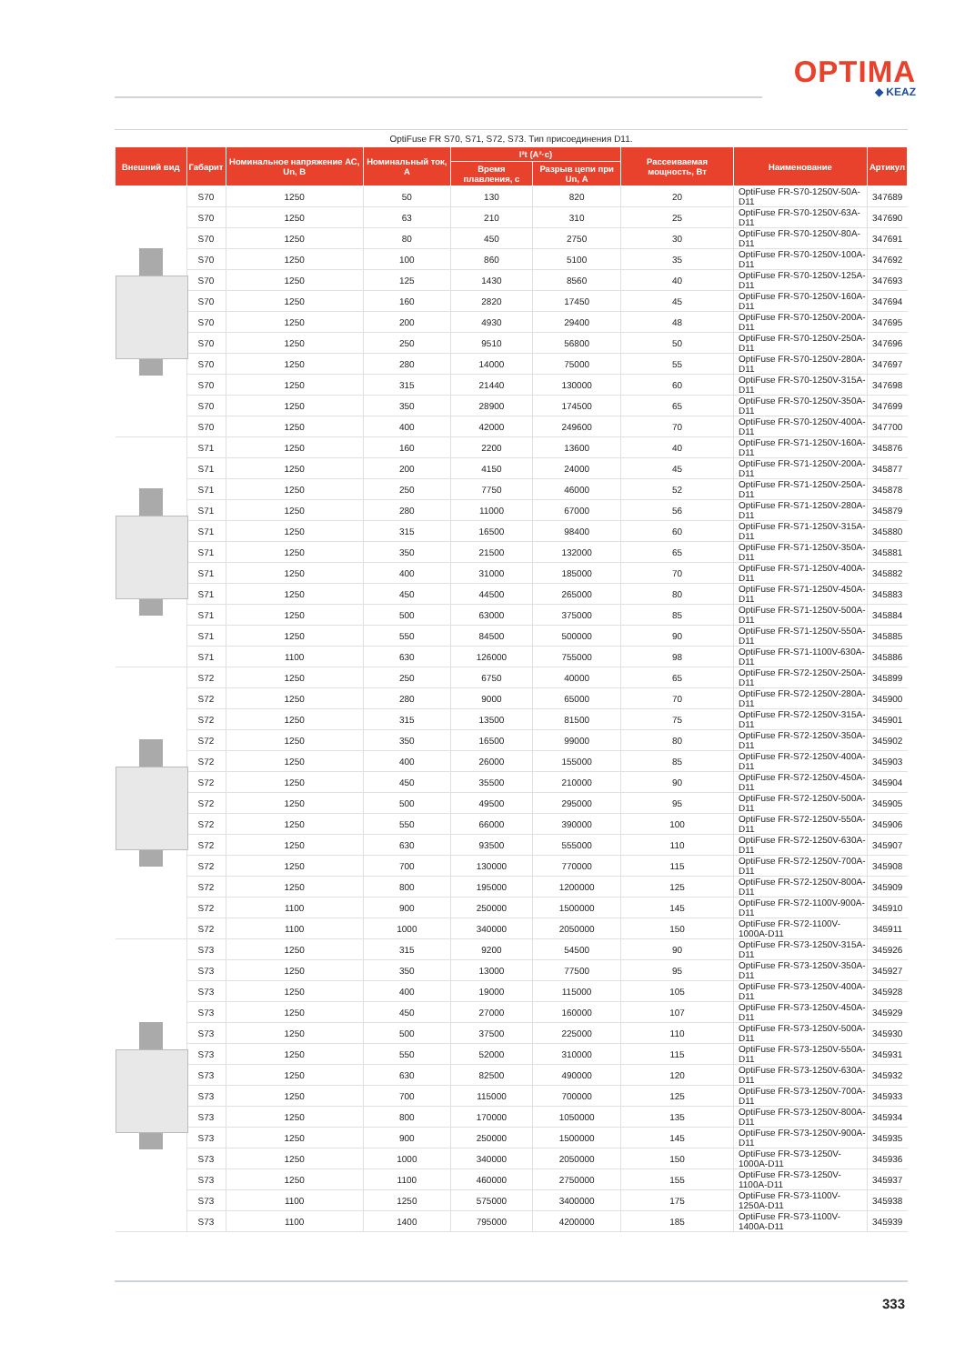OPTIMA
◆ KEAZ
OptiFuse FR S70, S71, S72, S73. Тип присоединения D11.
| Внешний вид | Габарит | Номинальное напряжение АС, Un, В | Номинальный ток, А | I²t (A²·c) | | Рассеиваемая мощность, Вт | Наименование | Артикул |
| --- | --- | --- | --- | --- | --- | --- | --- | --- |
| | | | | Время плавления, с | Разрыв цепи при Un, А | | | |
| | S70 | 1250 | 50 | 130 | 820 | 20 | OptiFuse FR-S70-1250V-50A-D11 | 347689 |
| | S70 | 1250 | 63 | 210 | 310 | 25 | OptiFuse FR-S70-1250V-63A-D11 | 347690 |
| | S70 | 1250 | 80 | 450 | 2750 | 30 | OptiFuse FR-S70-1250V-80A-D11 | 347691 |
| | S70 | 1250 | 100 | 860 | 5100 | 35 | OptiFuse FR-S70-1250V-100A-D11 | 347692 |
| | S70 | 1250 | 125 | 1430 | 8560 | 40 | OptiFuse FR-S70-1250V-125A-D11 | 347693 |
| | S70 | 1250 | 160 | 2820 | 17450 | 45 | OptiFuse FR-S70-1250V-160A-D11 | 347694 |
| | S70 | 1250 | 200 | 4930 | 29400 | 48 | OptiFuse FR-S70-1250V-200A-D11 | 347695 |
| | S70 | 1250 | 250 | 9510 | 56800 | 50 | OptiFuse FR-S70-1250V-250A-D11 | 347696 |
| | S70 | 1250 | 280 | 14000 | 75000 | 55 | OptiFuse FR-S70-1250V-280A-D11 | 347697 |
| | S70 | 1250 | 315 | 21440 | 130000 | 60 | OptiFuse FR-S70-1250V-315A-D11 | 347698 |
| | S70 | 1250 | 350 | 28900 | 174500 | 65 | OptiFuse FR-S70-1250V-350A-D11 | 347699 |
| | S70 | 1250 | 400 | 42000 | 249600 | 70 | OptiFuse FR-S70-1250V-400A-D11 | 347700 |
| | S71 | 1250 | 160 | 2200 | 13600 | 40 | OptiFuse FR-S71-1250V-160A-D11 | 345876 |
| | S71 | 1250 | 200 | 4150 | 24000 | 45 | OptiFuse FR-S71-1250V-200A-D11 | 345877 |
| | S71 | 1250 | 250 | 7750 | 46000 | 52 | OptiFuse FR-S71-1250V-250A-D11 | 345878 |
| | S71 | 1250 | 280 | 11000 | 67000 | 56 | OptiFuse FR-S71-1250V-280A-D11 | 345879 |
| | S71 | 1250 | 315 | 16500 | 98400 | 60 | OptiFuse FR-S71-1250V-315A-D11 | 345880 |
| | S71 | 1250 | 350 | 21500 | 132000 | 65 | OptiFuse FR-S71-1250V-350A-D11 | 345881 |
| | S71 | 1250 | 400 | 31000 | 185000 | 70 | OptiFuse FR-S71-1250V-400A-D11 | 345882 |
| | S71 | 1250 | 450 | 44500 | 265000 | 80 | OptiFuse FR-S71-1250V-450A-D11 | 345883 |
| | S71 | 1250 | 500 | 63000 | 375000 | 85 | OptiFuse FR-S71-1250V-500A-D11 | 345884 |
| | S71 | 1250 | 550 | 84500 | 500000 | 90 | OptiFuse FR-S71-1250V-550A-D11 | 345885 |
| | S71 | 1100 | 630 | 126000 | 755000 | 98 | OptiFuse FR-S71-1100V-630A-D11 | 345886 |
| | S72 | 1250 | 250 | 6750 | 40000 | 65 | OptiFuse FR-S72-1250V-250A-D11 | 345899 |
| | S72 | 1250 | 280 | 9000 | 65000 | 70 | OptiFuse FR-S72-1250V-280A-D11 | 345900 |
| | S72 | 1250 | 315 | 13500 | 81500 | 75 | OptiFuse FR-S72-1250V-315A-D11 | 345901 |
| | S72 | 1250 | 350 | 16500 | 99000 | 80 | OptiFuse FR-S72-1250V-350A-D11 | 345902 |
| | S72 | 1250 | 400 | 26000 | 155000 | 85 | OptiFuse FR-S72-1250V-400A-D11 | 345903 |
| | S72 | 1250 | 450 | 35500 | 210000 | 90 | OptiFuse FR-S72-1250V-450A-D11 | 345904 |
| | S72 | 1250 | 500 | 49500 | 295000 | 95 | OptiFuse FR-S72-1250V-500A-D11 | 345905 |
| | S72 | 1250 | 550 | 66000 | 390000 | 100 | OptiFuse FR-S72-1250V-550A-D11 | 345906 |
| | S72 | 1250 | 630 | 93500 | 555000 | 110 | OptiFuse FR-S72-1250V-630A-D11 | 345907 |
| | S72 | 1250 | 700 | 130000 | 770000 | 115 | OptiFuse FR-S72-1250V-700A-D11 | 345908 |
| | S72 | 1250 | 800 | 195000 | 1200000 | 125 | OptiFuse FR-S72-1250V-800A-D11 | 345909 |
| | S72 | 1100 | 900 | 250000 | 1500000 | 145 | OptiFuse FR-S72-1100V-900A-D11 | 345910 |
| | S72 | 1100 | 1000 | 340000 | 2050000 | 150 | OptiFuse FR-S72-1100V-1000A-D11 | 345911 |
| | S73 | 1250 | 315 | 9200 | 54500 | 90 | OptiFuse FR-S73-1250V-315A-D11 | 345926 |
| | S73 | 1250 | 350 | 13000 | 77500 | 95 | OptiFuse FR-S73-1250V-350A-D11 | 345927 |
| | S73 | 1250 | 400 | 19000 | 115000 | 105 | OptiFuse FR-S73-1250V-400A-D11 | 345928 |
| | S73 | 1250 | 450 | 27000 | 160000 | 107 | OptiFuse FR-S73-1250V-450A-D11 | 345929 |
| | S73 | 1250 | 500 | 37500 | 225000 | 110 | OptiFuse FR-S73-1250V-500A-D11 | 345930 |
| | S73 | 1250 | 550 | 52000 | 310000 | 115 | OptiFuse FR-S73-1250V-550A-D11 | 345931 |
| | S73 | 1250 | 630 | 82500 | 490000 | 120 | OptiFuse FR-S73-1250V-630A-D11 | 345932 |
| | S73 | 1250 | 700 | 115000 | 700000 | 125 | OptiFuse FR-S73-1250V-700A-D11 | 345933 |
| | S73 | 1250 | 800 | 170000 | 1050000 | 135 | OptiFuse FR-S73-1250V-800A-D11 | 345934 |
| | S73 | 1250 | 900 | 250000 | 1500000 | 145 | OptiFuse FR-S73-1250V-900A-D11 | 345935 |
| | S73 | 1250 | 1000 | 340000 | 2050000 | 150 | OptiFuse FR-S73-1250V-1000A-D11 | 345936 |
| | S73 | 1250 | 1100 | 460000 | 2750000 | 155 | OptiFuse FR-S73-1250V-1100A-D11 | 345937 |
| | S73 | 1100 | 1250 | 575000 | 3400000 | 175 | OptiFuse FR-S73-1100V-1250A-D11 | 345938 |
| | S73 | 1100 | 1400 | 795000 | 4200000 | 185 | OptiFuse FR-S73-1100V-1400A-D11 | 345939 |
333